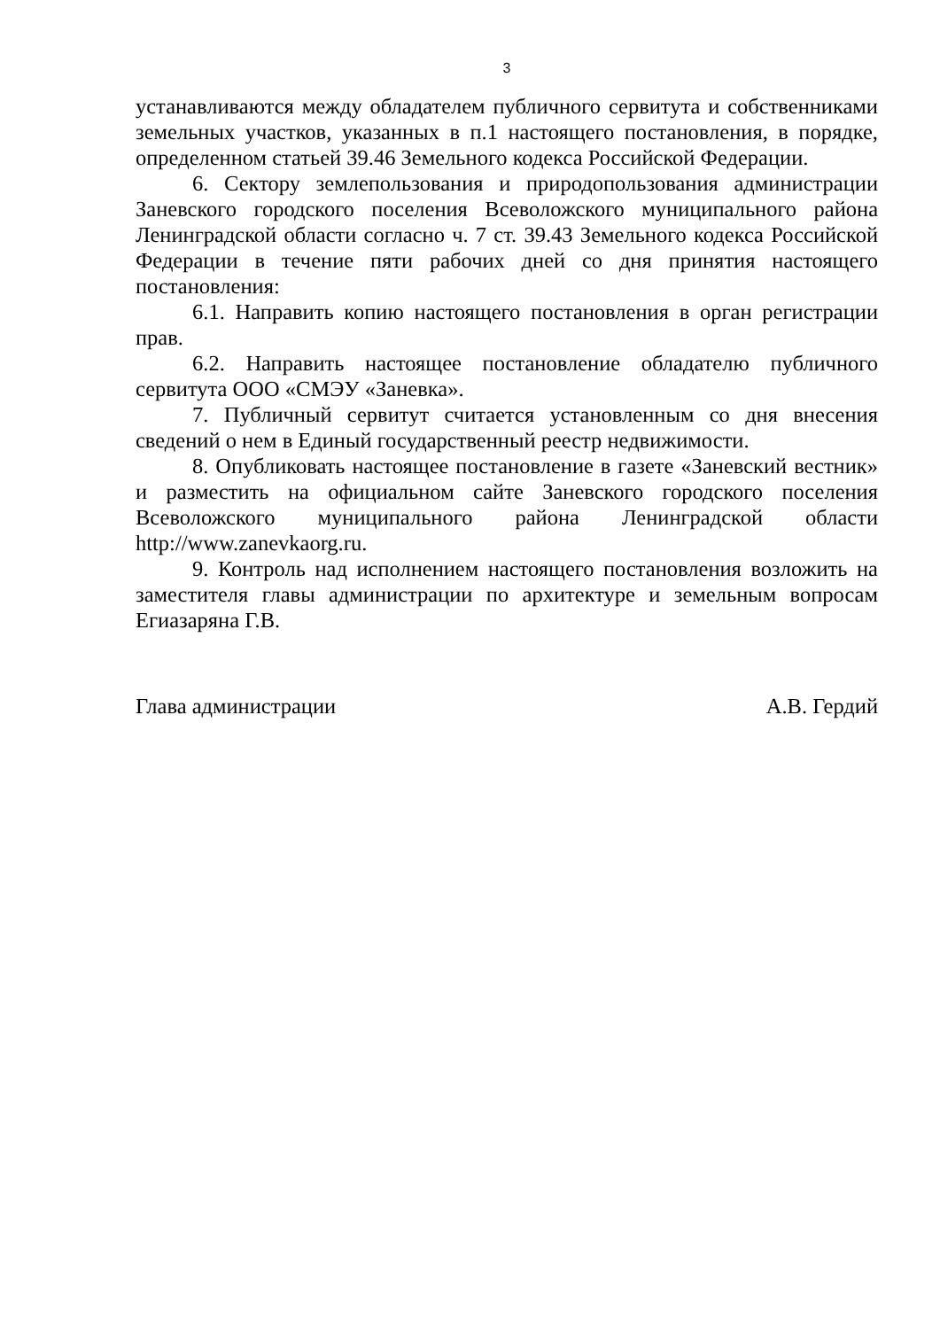3
устанавливаются между обладателем публичного сервитута и собственниками земельных участков, указанных в п.1 настоящего постановления, в порядке, определенном статьей 39.46 Земельного кодекса Российской Федерации.
6. Сектору землепользования и природопользования администрации Заневского городского поселения Всеволожского муниципального района Ленинградской области согласно ч. 7 ст. 39.43 Земельного кодекса Российской Федерации в течение пяти рабочих дней со дня принятия настоящего постановления:
6.1. Направить копию настоящего постановления в орган регистрации прав.
6.2. Направить настоящее постановление обладателю публичного сервитута ООО «СМЭУ «Заневка».
7. Публичный сервитут считается установленным со дня внесения сведений о нем в Единый государственный реестр недвижимости.
8. Опубликовать настоящее постановление в газете «Заневский вестник» и разместить на официальном сайте Заневского городского поселения Всеволожского муниципального района Ленинградской области http://www.zanevkaorg.ru.
9. Контроль над исполнением настоящего постановления возложить на заместителя главы администрации по архитектуре и земельным вопросам Егиазаряна Г.В.
Глава администрации А.В. Гердий